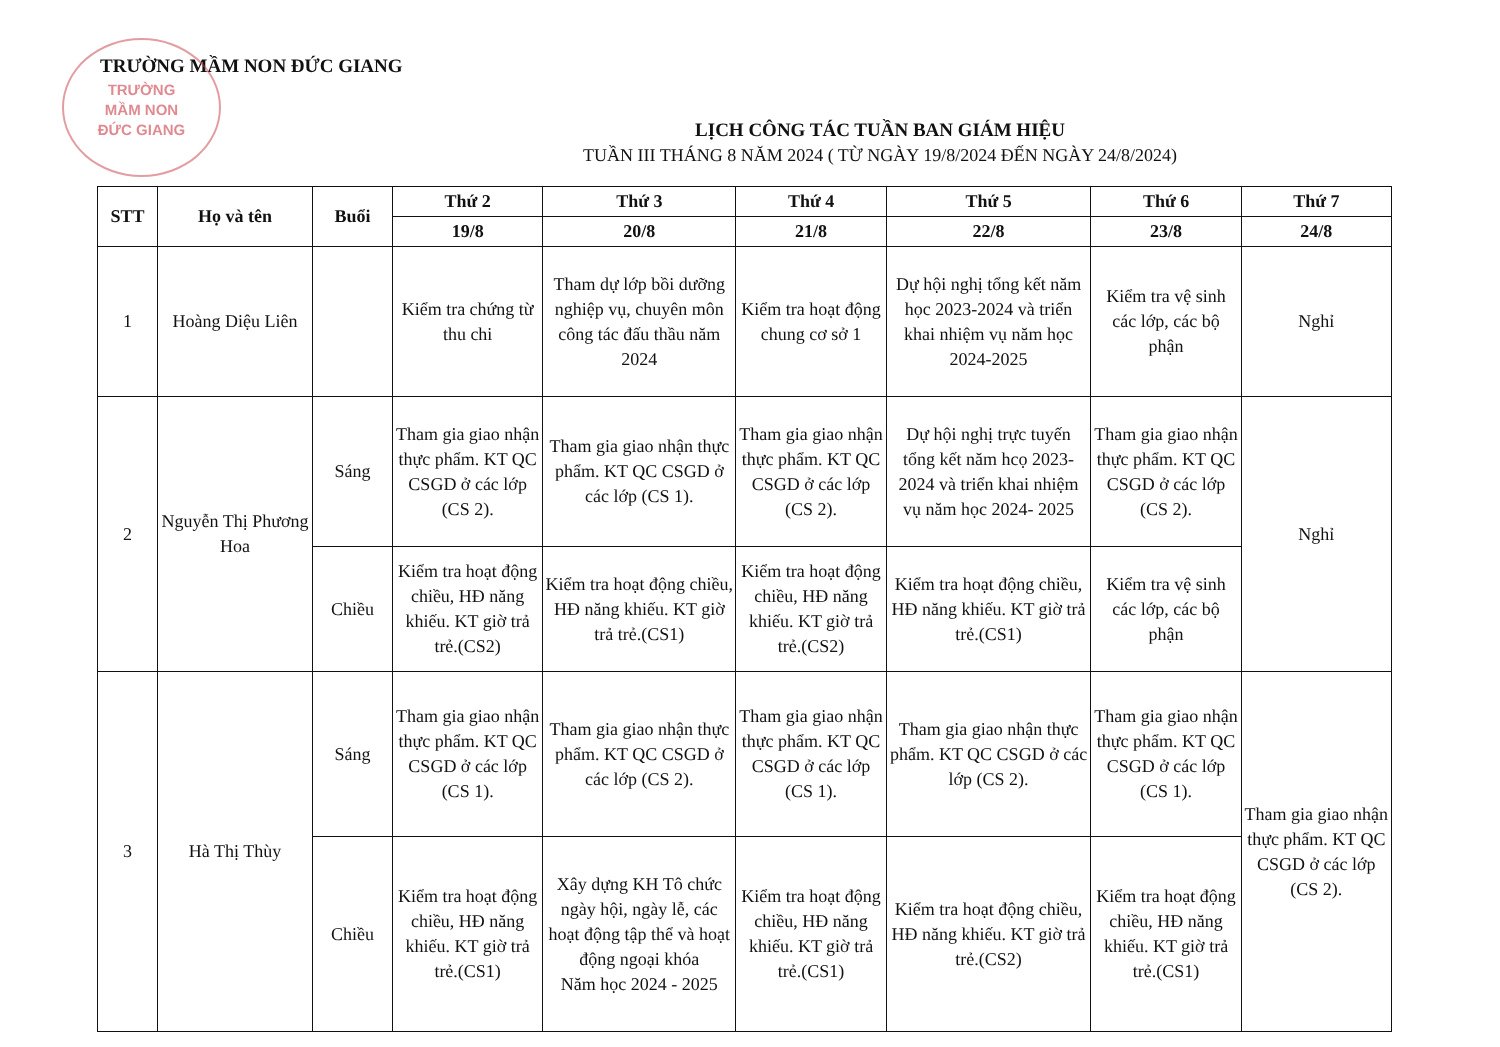TRƯỜNG
MẦM NON
ĐỨC GIANG
TRƯỜNG MẦM NON ĐỨC GIANG
LỊCH CÔNG TÁC TUẦN BAN GIÁM HIỆU
TUẦN III THÁNG 8 NĂM 2024 ( TỪ NGÀY 19/8/2024 ĐẾN NGÀY 24/8/2024)
| STT | Họ và tên | Buổi | Thứ 2 | Thứ 3 | Thứ 4 | Thứ 5 | Thứ 6 | Thứ 7 |
| --- | --- | --- | --- | --- | --- | --- | --- | --- |
| | | | 19/8 | 20/8 | 21/8 | 22/8 | 23/8 | 24/8 |
| 1 | Hoàng Diệu Liên | | Kiểm tra chứng từ thu chi | Tham dự lớp bồi dưỡng nghiệp vụ, chuyên môn công tác đấu thầu năm 2024 | Kiểm tra hoạt động chung cơ sở 1 | Dự hội nghị tổng kết năm học 2023-2024 và triển khai nhiệm vụ năm học 2024-2025 | Kiểm tra vệ sinh các lớp, các bộ phận | Nghỉ |
| 2 | Nguyễn Thị Phương Hoa | Sáng | Tham gia giao nhận thực phẩm. KT QC CSGD ở các lớp (CS 2). | Tham gia giao nhận thực phẩm. KT QC CSGD ở các lớp (CS 1). | Tham gia giao nhận thực phẩm. KT QC CSGD ở các lớp (CS 2). | Dự hội nghị trực tuyến tổng kết năm hcọ 2023- 2024 và triển khai nhiệm vụ năm học 2024- 2025 | Tham gia giao nhận thực phẩm. KT QC CSGD ở các lớp (CS 2). | Nghỉ |
| | | Chiều | Kiểm tra hoạt động chiều, HĐ năng khiếu. KT giờ trả trẻ.(CS2) | Kiểm tra hoạt động chiều, HĐ năng khiếu. KT giờ trả trẻ.(CS1) | Kiểm tra hoạt động chiều, HĐ năng khiếu. KT giờ trả trẻ.(CS2) | Kiểm tra hoạt động chiều, HĐ năng khiếu. KT giờ trả trẻ.(CS1) | Kiểm tra vệ sinh các lớp, các bộ phận | |
| 3 | Hà Thị Thùy | Sáng | Tham gia giao nhận thực phẩm. KT QC CSGD ở các lớp (CS 1). | Tham gia giao nhận thực phẩm. KT QC CSGD ở các lớp (CS 2). | Tham gia giao nhận thực phẩm. KT QC CSGD ở các lớp (CS 1). | Tham gia giao nhận thực phẩm. KT QC CSGD ở các lớp (CS 2). | Tham gia giao nhận thực phẩm. KT QC CSGD ở các lớp (CS 1). | Tham gia giao nhận thực phẩm. KT QC CSGD ở các lớp (CS 2). |
| | | Chiều | Kiểm tra hoạt động chiều, HĐ năng khiếu. KT giờ trả trẻ.(CS1) | Xây dựng KH Tô chức ngày hội, ngày lễ, các hoạt động tập thể và hoạt động ngoại khóa Năm học 2024 - 2025 | Kiểm tra hoạt động chiều, HĐ năng khiếu. KT giờ trả trẻ.(CS1) | Kiểm tra hoạt động chiều, HĐ năng khiếu. KT giờ trả trẻ.(CS2) | Kiểm tra hoạt động chiều, HĐ năng khiếu. KT giờ trả trẻ.(CS1) | |